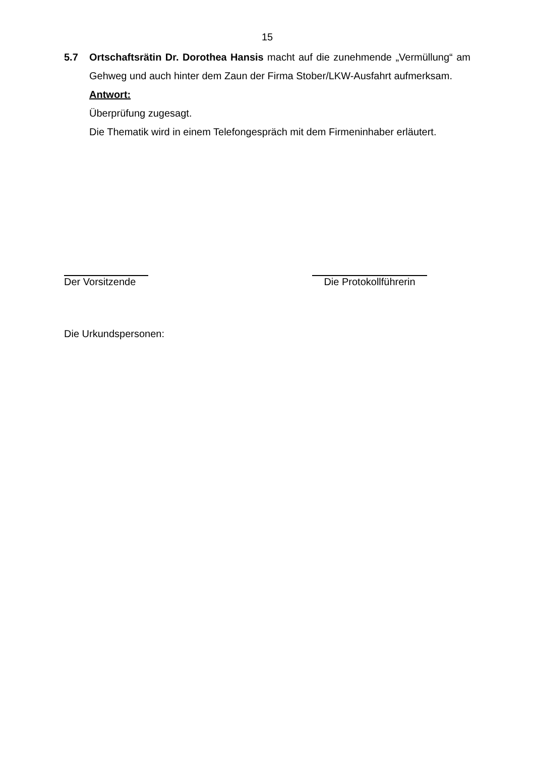15
5.7 Ortschaftsrätin Dr. Dorothea Hansis macht auf die zunehmende „Vermüllung“ am Gehweg und auch hinter dem Zaun der Firma Stober/LKW-Ausfahrt aufmerksam.
Antwort:
Überprüfung zugesagt.
Die Thematik wird in einem Telefongespräch mit dem Firmeninhaber erläutert.
Der Vorsitzende
Die Protokollführerin
Die Urkundspersonen: